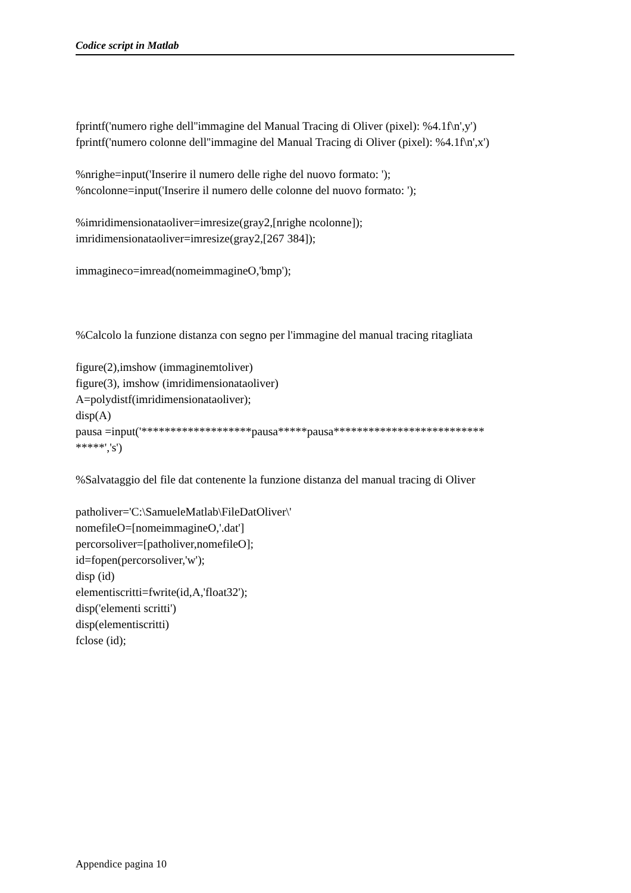Codice script in Matlab
fprintf('numero righe dell''immagine del Manual Tracing di Oliver (pixel): %4.1f\n',y')
fprintf('numero colonne dell''immagine del Manual Tracing di Oliver (pixel): %4.1f\n',x')
%nrighe=input('Inserire il numero delle righe del nuovo formato: ');
%ncolonne=input('Inserire il numero delle colonne del nuovo formato: ');
%imridimensionataoliver=imresize(gray2,[nrighe ncolonne]);
imridimensionataoliver=imresize(gray2,[267 384]);
immagineco=imread(nomeimmagineO,'bmp');
%Calcolo la funzione distanza con segno per l'immagine del manual tracing ritagliata
figure(2),imshow (immaginemtoliver)
figure(3), imshow (imridimensionataoliver)
A=polydistf(imridimensionataoliver);
disp(A)
pausa =input('*******************pausa*****pausa************************** *****','s')
%Salvataggio del file dat contenente la funzione distanza del manual tracing di Oliver
patholiver='C:\SamueleMatlab\FileDatOliver\'
nomefileO=[nomeimmagineO,'.dat']
percorsoliver=[patholiver,nomefileO];
id=fopen(percorsoliver,'w');
disp (id)
elementiscritti=fwrite(id,A,'float32');
disp('elementi scritti')
disp(elementiscritti)
fclose (id);
Appendice pagina 10